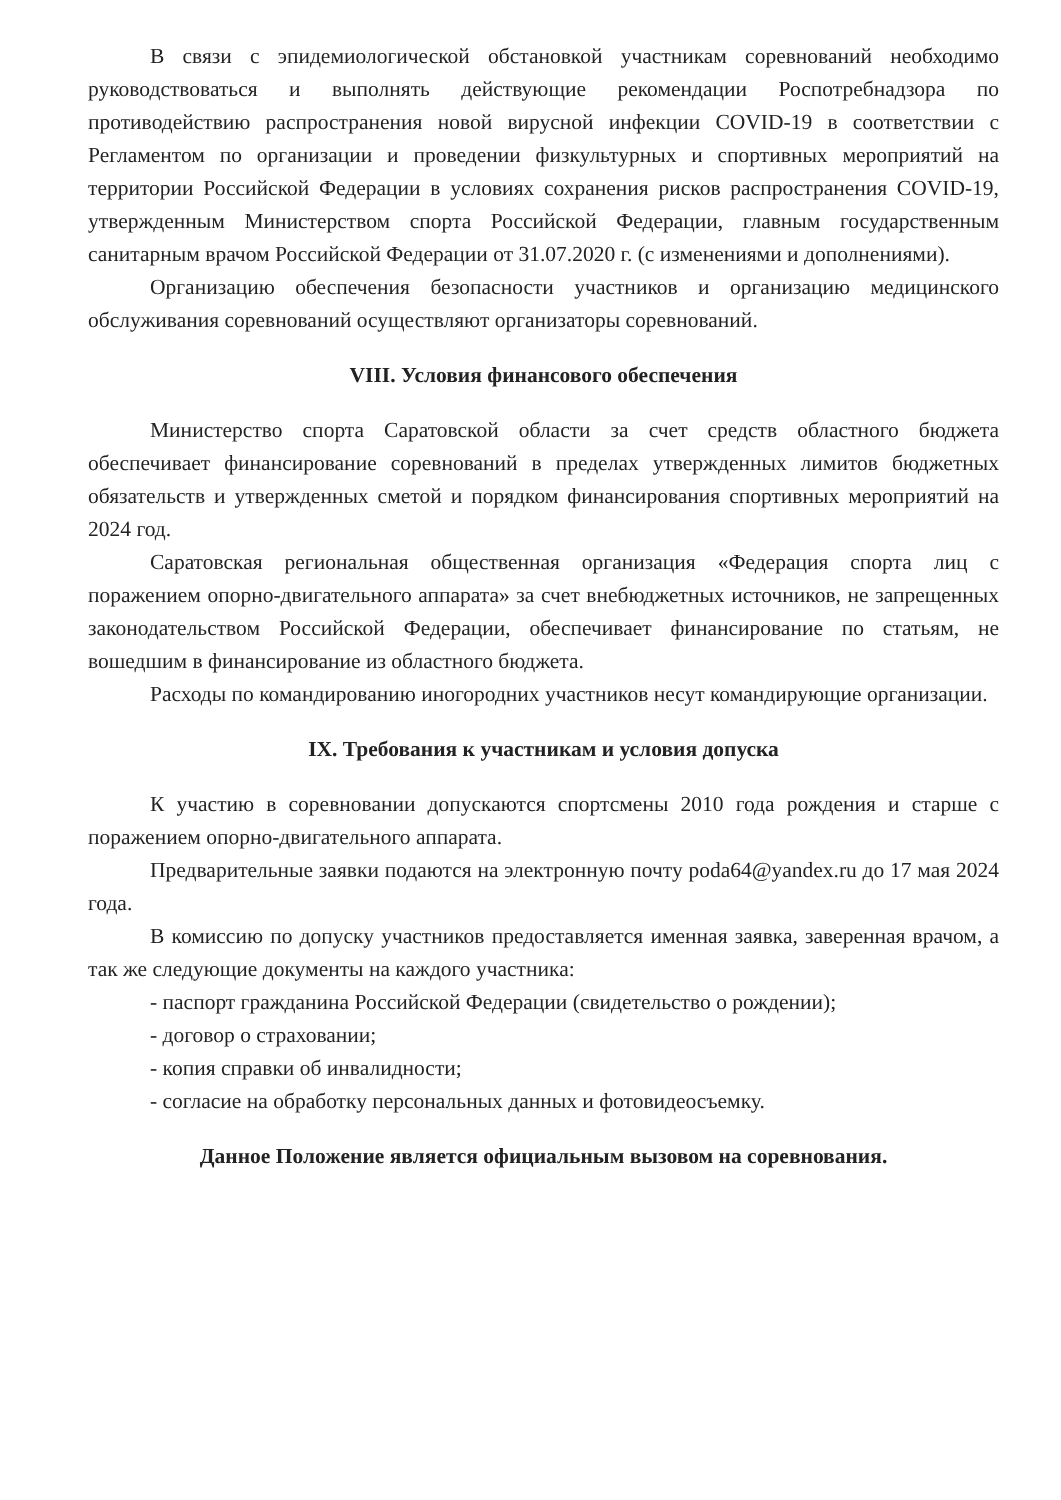В связи с эпидемиологической обстановкой участникам соревнований необходимо руководствоваться и выполнять действующие рекомендации Роспотребнадзора по противодействию распространения новой вирусной инфекции COVID-19 в соответствии с Регламентом по организации и проведении физкультурных и спортивных мероприятий на территории Российской Федерации в условиях сохранения рисков распространения COVID-19, утвержденным Министерством спорта Российской Федерации, главным государственным санитарным врачом Российской Федерации от 31.07.2020 г. (с изменениями и дополнениями).
Организацию обеспечения безопасности участников и организацию медицинского обслуживания соревнований осуществляют организаторы соревнований.
VIII. Условия финансового обеспечения
Министерство спорта Саратовской области за счет средств областного бюджета обеспечивает финансирование соревнований в пределах утвержденных лимитов бюджетных обязательств и утвержденных сметой и порядком финансирования спортивных мероприятий на 2024 год.
Саратовская региональная общественная организация «Федерация спорта лиц с поражением опорно-двигательного аппарата» за счет внебюджетных источников, не запрещенных законодательством Российской Федерации, обеспечивает финансирование по статьям, не вошедшим в финансирование из областного бюджета.
Расходы по командированию иногородних участников несут командирующие организации.
IX. Требования к участникам и условия допуска
К участию в соревновании допускаются спортсмены 2010 года рождения и старше с поражением опорно-двигательного аппарата.
Предварительные заявки подаются на электронную почту poda64@yandex.ru до 17 мая 2024 года.
В комиссию по допуску участников предоставляется именная заявка, заверенная врачом, а так же следующие документы на каждого участника:
- паспорт гражданина Российской Федерации (свидетельство о рождении);
- договор о страховании;
- копия справки об инвалидности;
- согласие на обработку персональных данных и фотовидеосъемку.
Данное Положение является официальным вызовом на соревнования.